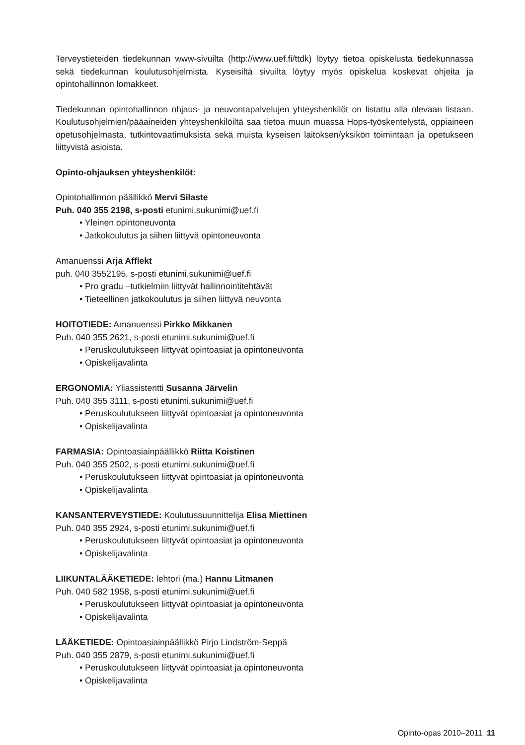Terveystieteiden tiedekunnan www-sivuilta (http://www.uef.fi/ttdk) löytyy tietoa opiskelusta tiedekunnassa sekä tiedekunnan koulutusohjelmista. Kyseisiltä sivuilta löytyy myös opiskelua koskevat ohjeita ja opintohallinnon lomakkeet.
Tiedekunnan opintohallinnon ohjaus- ja neuvontapalvelujen yhteyshenkilöt on listattu alla olevaan listaan. Koulutusohjelmien/pääaineiden yhteyshenkilöiltä saa tietoa muun muassa Hops-työskentelystä, oppiaineen opetusohjelmasta, tutkintovaatimuksista sekä muista kyseisen laitoksen/yksikön toimintaan ja opetukseen liittyvistä asioista.
Opinto-ohjauksen yhteyshenkilöt:
Opintohallinnon päällikkö Mervi Silaste
Puh. 040 355 2198, s-posti etunimi.sukunimi@uef.fi
• Yleinen opintoneuvonta
• Jatkokoulutus ja siihen liittyvä opintoneuvonta
Amanuenssi Arja Afflekt
puh. 040 3552195, s-posti etunimi.sukunimi@uef.fi
• Pro gradu –tutkielmiin liittyvät hallinnointitehtävät
• Tieteellinen jatkokoulutus ja siihen liittyvä neuvonta
HOITOTIEDE: Amanuenssi Pirkko Mikkanen
Puh. 040 355 2621, s-posti etunimi.sukunimi@uef.fi
• Peruskoulutukseen liittyvät opintoasiat ja opintoneuvonta
• Opiskelijavalinta
ERGONOMIA: Yliassistentti Susanna Järvelin
Puh. 040 355 3111, s-posti etunimi.sukunimi@uef.fi
• Peruskoulutukseen liittyvät opintoasiat ja opintoneuvonta
• Opiskelijavalinta
FARMASIA: Opintoasiainpäällikkö Riitta Koistinen
Puh. 040 355 2502, s-posti etunimi.sukunimi@uef.fi
• Peruskoulutukseen liittyvät opintoasiat ja opintoneuvonta
• Opiskelijavalinta
KANSANTERVEYSTIEDE: Koulutussuunnittelija Elisa Miettinen
Puh. 040 355 2924, s-posti etunimi.sukunimi@uef.fi
• Peruskoulutukseen liittyvät opintoasiat ja opintoneuvonta
• Opiskelijavalinta
LIIKUNTALÄÄKETIEDE: lehtori (ma.) Hannu Litmanen
Puh. 040 582 1958, s-posti etunimi.sukunimi@uef.fi
• Peruskoulutukseen liittyvät opintoasiat ja opintoneuvonta
• Opiskelijavalinta
LÄÄKETIEDE: Opintoasiainpäällikkö Pirjo Lindström-Seppä
Puh. 040 355 2879, s-posti etunimi.sukunimi@uef.fi
• Peruskoulutukseen liittyvät opintoasiat ja opintoneuvonta
• Opiskelijavalinta
Opinto-opas 2010–2011 11